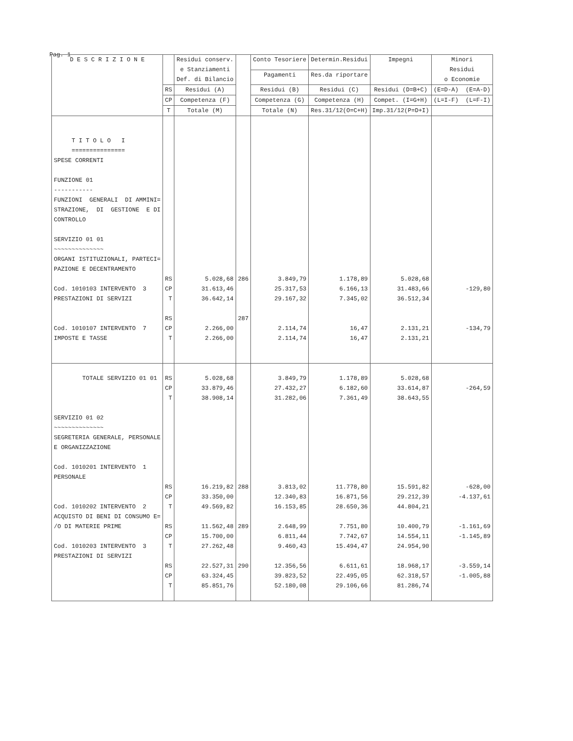Pag. 1
| D E S C R I Z I O N E | | Residui conserv. e Stanziamenti Def. di Bilancio | | Conto Tesoriere | Determin.Residui | Impegni | Minori Residui o Economie |
| --- | --- | --- | --- | --- | --- | --- | --- |
| | | | | Pagamenti | Res.da riportare | | |
| | RS | Residui (A) | | Residui (B) | Residui (C) | Residui (D=B+C) | (E=D-A) (E=A-D) |
| | CP | Competenza (F) | | Competenza (G) | Competenza (H) | Compet. (I=G+H) | (L=I-F) (L=F-I) |
| | T | Totale (M) | | Totale (N) | Res.31/12(O=C+H) | Imp.31/12(P=D+I) | |
| T I T O L O I =============== SPESE CORRENTI FUNZIONE 01 ----------- FUNZIONI GENERALI DI AMMINI= STRAZIONE, DI GESTIONE E DI CONTROLLO SERVIZIO 01 01 ~~~~~~~~~~~~~~ ORGANI ISTITUZIONALI, PARTECI= PAZIONE E DECENTRAMENTO Cod. 1010103 INTERVENTO 3 PRESTAZIONI DI SERVIZI Cod. 1010107 INTERVENTO 7 IMPOSTE E TASSE | RS CP T RS CP T | 5.028,68 31.613,46 36.642,14 2.266,00 2.266,00 | 286 287 | 3.849,79 25.317,53 29.167,32 2.114,74 2.114,74 | 1.178,89 6.166,13 7.345,02 16,47 16,47 | 5.028,68 31.483,66 36.512,34 2.131,21 2.131,21 | -129,80 -134,79 |
| TOTALE SERVIZIO 01 01 SERVIZIO 01 02 ~~~~~~~~~~~~~~ SEGRETERIA GENERALE, PERSONALE E ORGANIZZAZIONE Cod. 1010201 INTERVENTO 1 PERSONALE Cod. 1010202 INTERVENTO 2 ACQUISTO DI BENI DI CONSUMO E= /O DI MATERIE PRIME Cod. 1010203 INTERVENTO 3 PRESTAZIONI DI SERVIZI | RS CP T RS CP T RS CP T RS CP T | 5.028,68 33.879,46 38.908,14 16.219,82 33.350,00 49.569,82 11.562,48 15.700,00 27.262,48 22.527,31 63.324,45 85.851,76 | 288 289 290 | 3.849,79 27.432,27 31.282,06 3.813,02 12.340,83 16.153,85 2.648,99 6.811,44 9.460,43 12.356,56 39.823,52 52.180,08 | 1.178,89 6.182,60 7.361,49 11.778,80 16.871,56 28.650,36 7.751,80 7.742,67 15.494,47 6.611,61 22.495,05 29.106,66 | 5.028,68 33.614,87 38.643,55 15.591,82 29.212,39 44.804,21 10.400,79 14.554,11 24.954,90 18.968,17 62.318,57 81.286,74 | -264,59 -628,00 -4.137,61 -1.161,69 -1.145,89 -3.559,14 -1.005,88 |